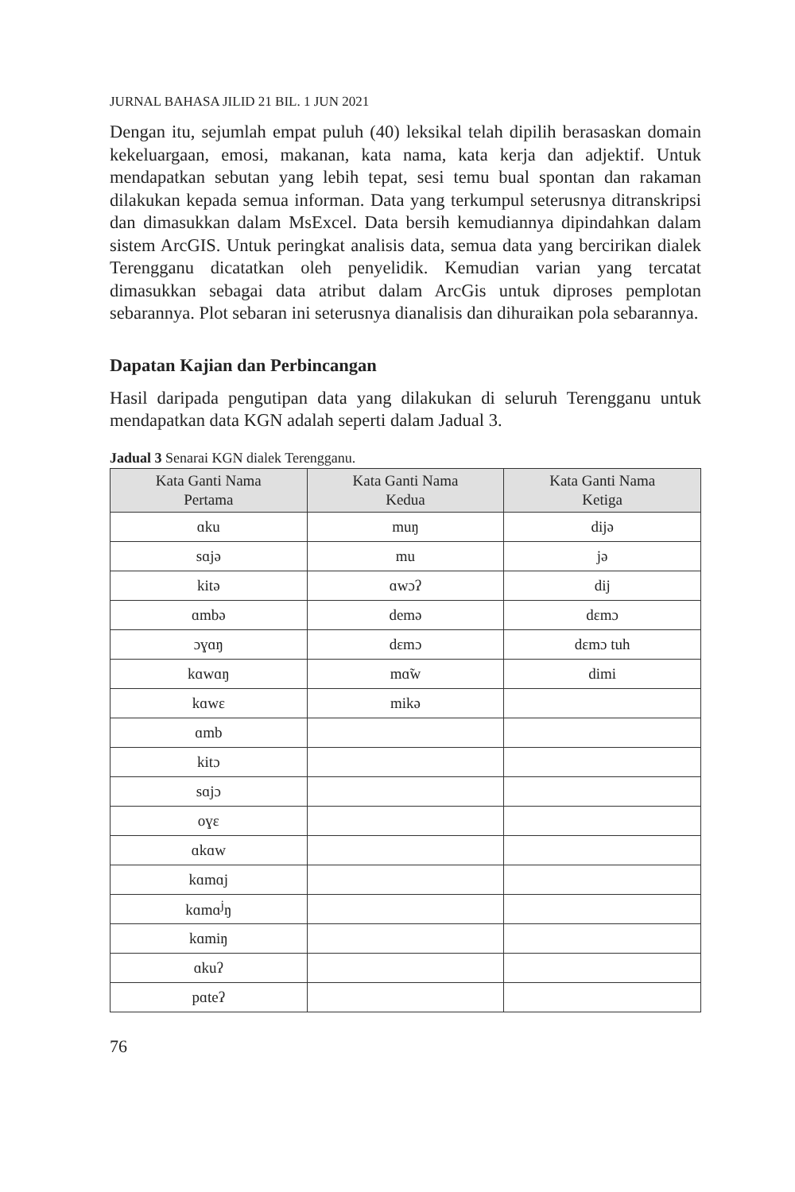JURNAL BAHASA JILID 21 BIL. 1 JUN 2021
Dengan itu, sejumlah empat puluh (40) leksikal telah dipilih berasaskan domain kekeluargaan, emosi, makanan, kata nama, kata kerja dan adjektif. Untuk mendapatkan sebutan yang lebih tepat, sesi temu bual spontan dan rakaman dilakukan kepada semua informan. Data yang terkumpul seterusnya ditranskripsi dan dimasukkan dalam MsExcel. Data bersih kemudiannya dipindahkan dalam sistem ArcGIS. Untuk peringkat analisis data, semua data yang bercirikan dialek Terengganu dicatatkan oleh penyelidik. Kemudian varian yang tercatat dimasukkan sebagai data atribut dalam ArcGis untuk diproses pemplotan sebarannya. Plot sebaran ini seterusnya dianalisis dan dihuraikan pola sebarannya.
Dapatan Kajian dan Perbincangan
Hasil daripada pengutipan data yang dilakukan di seluruh Terengganu untuk mendapatkan data KGN adalah seperti dalam Jadual 3.
Jadual 3 Senarai KGN dialek Terengganu.
| Kata Ganti Nama Pertama | Kata Ganti Nama Kedua | Kata Ganti Nama Ketiga |
| --- | --- | --- |
| ɑku | muŋ | dijə |
| sɑjə | mu | jə |
| kitə | ɑwɔʔ | dij |
| ɑmbə | demə | dɛmɔ |
| ɔɣɑŋ | dɛmɔ | dɛmɔ tuh |
| kɑwɑŋ | mɑ̃w | dimi |
| kɑwɛ | mikə | |
| ɑmb | | |
| kitɔ | | |
| sɑjɔ | | |
| oɣɛ | | |
| ɑkɑw | | |
| kɑmɑj | | |
| kɑmɑ<sup>j</sup>ŋ | | |
| kɑmiŋ | | |
| ɑkuʔ | | |
| pɑteʔ | | |
76